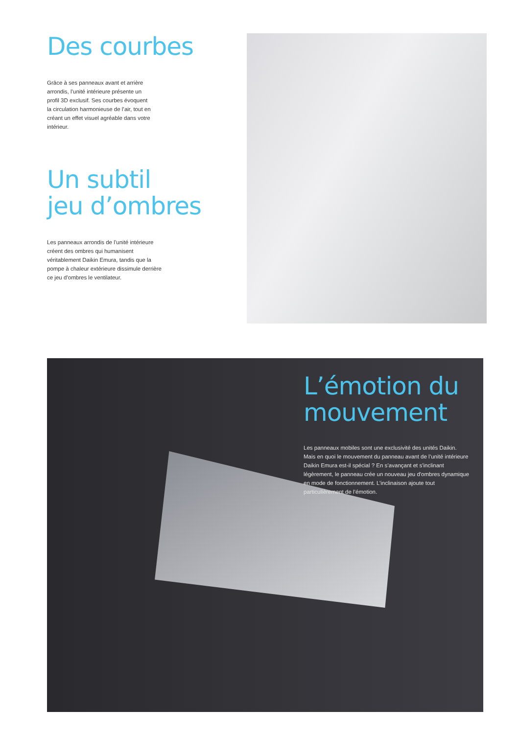Des courbes
Grâce à ses panneaux avant et arrière arrondis, l’unité intérieure présente un profil 3D exclusif. Ses courbes évoquent la circulation harmonieuse de l’air, tout en créant un effet visuel agréable dans votre intérieur.
Un subtil
jeu d’ombres
Les panneaux arrondis de l’unité intérieure créent des ombres qui humanisent véritablement Daikin Emura, tandis que la pompe à chaleur extérieure dissimule derrière ce jeu d’ombres le ventilateur.
L’émotion du
mouvement
Les panneaux mobiles sont une exclusivité des unités Daikin. Mais en quoi le mouvement du panneau avant de l’unité intérieure Daikin Emura est-il spécial ? En s’avançant et s'inclinant légèrement, le panneau crée un nouveau jeu d'ombres dynamique en mode de fonctionnement. L’inclinaison ajoute tout particulièrement de l’émotion.